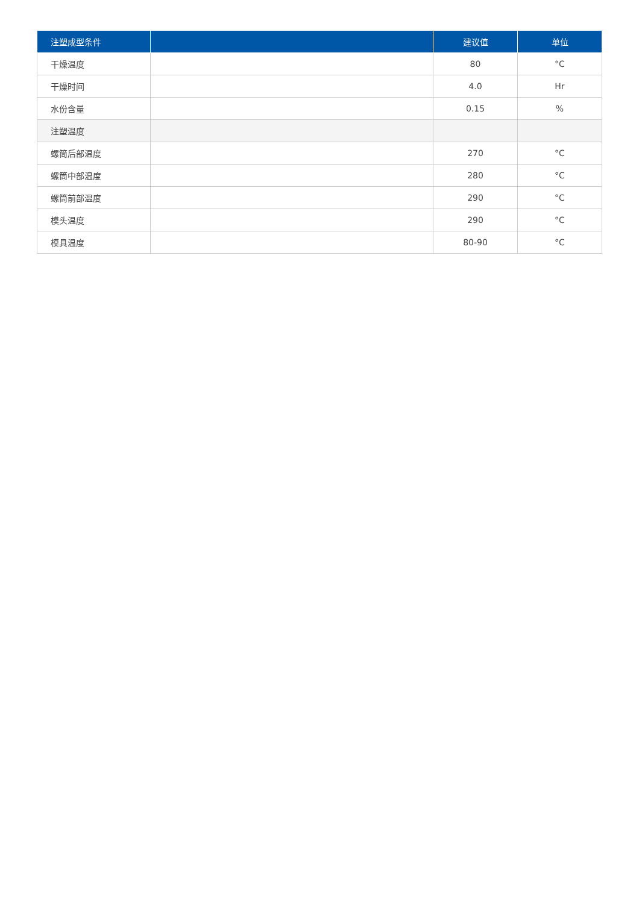| 注塑成型条件 | | 建议值 | 单位 |
| --- | --- | --- | --- |
| 干燥温度 | | 80 | °C |
| 干燥时间 | | 4.0 | Hr |
| 水份含量 | | 0.15 | % |
| 注塑温度 | | | |
| 螺筒后部温度 | | 270 | °C |
| 螺筒中部温度 | | 280 | °C |
| 螺筒前部温度 | | 290 | °C |
| 模头温度 | | 290 | °C |
| 模具温度 | | 80-90 | °C |